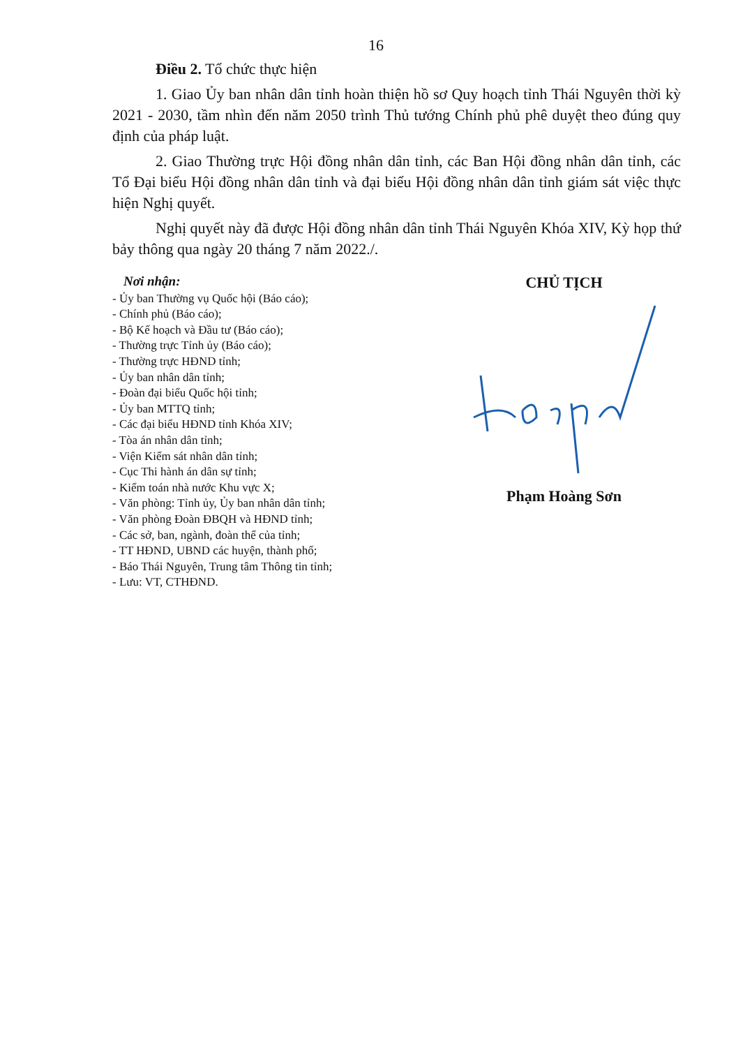16
Điều 2. Tổ chức thực hiện
1. Giao Ủy ban nhân dân tỉnh hoàn thiện hồ sơ Quy hoạch tỉnh Thái Nguyên thời kỳ 2021 - 2030, tầm nhìn đến năm 2050 trình Thủ tướng Chính phủ phê duyệt theo đúng quy định của pháp luật.
2. Giao Thường trực Hội đồng nhân dân tỉnh, các Ban Hội đồng nhân dân tỉnh, các Tổ Đại biểu Hội đồng nhân dân tỉnh và đại biểu Hội đồng nhân dân tỉnh giám sát việc thực hiện Nghị quyết.
Nghị quyết này đã được Hội đồng nhân dân tỉnh Thái Nguyên Khóa XIV, Kỳ họp thứ bảy thông qua ngày 20 tháng 7 năm 2022./.
Nơi nhận:
- Ủy ban Thường vụ Quốc hội (Báo cáo);
- Chính phủ (Báo cáo);
- Bộ Kế hoạch và Đầu tư (Báo cáo);
- Thường trực Tỉnh ủy (Báo cáo);
- Thường trực HĐND tỉnh;
- Ủy ban nhân dân tỉnh;
- Đoàn đại biểu Quốc hội tỉnh;
- Ủy ban MTTQ tỉnh;
- Các đại biểu HĐND tỉnh Khóa XIV;
- Tòa án nhân dân tỉnh;
- Viện Kiểm sát nhân dân tỉnh;
- Cục Thi hành án dân sự tỉnh;
- Kiểm toán nhà nước Khu vực X;
- Văn phòng: Tỉnh ủy, Ủy ban nhân dân tỉnh;
- Văn phòng Đoàn ĐBQH và HĐND tỉnh;
- Các sở, ban, ngành, đoàn thể của tỉnh;
- TT HĐND, UBND các huyện, thành phố;
- Báo Thái Nguyên, Trung tâm Thông tin tỉnh;
- Lưu: VT, CTHĐND.
CHỦ TỊCH
Phạm Hoàng Sơn